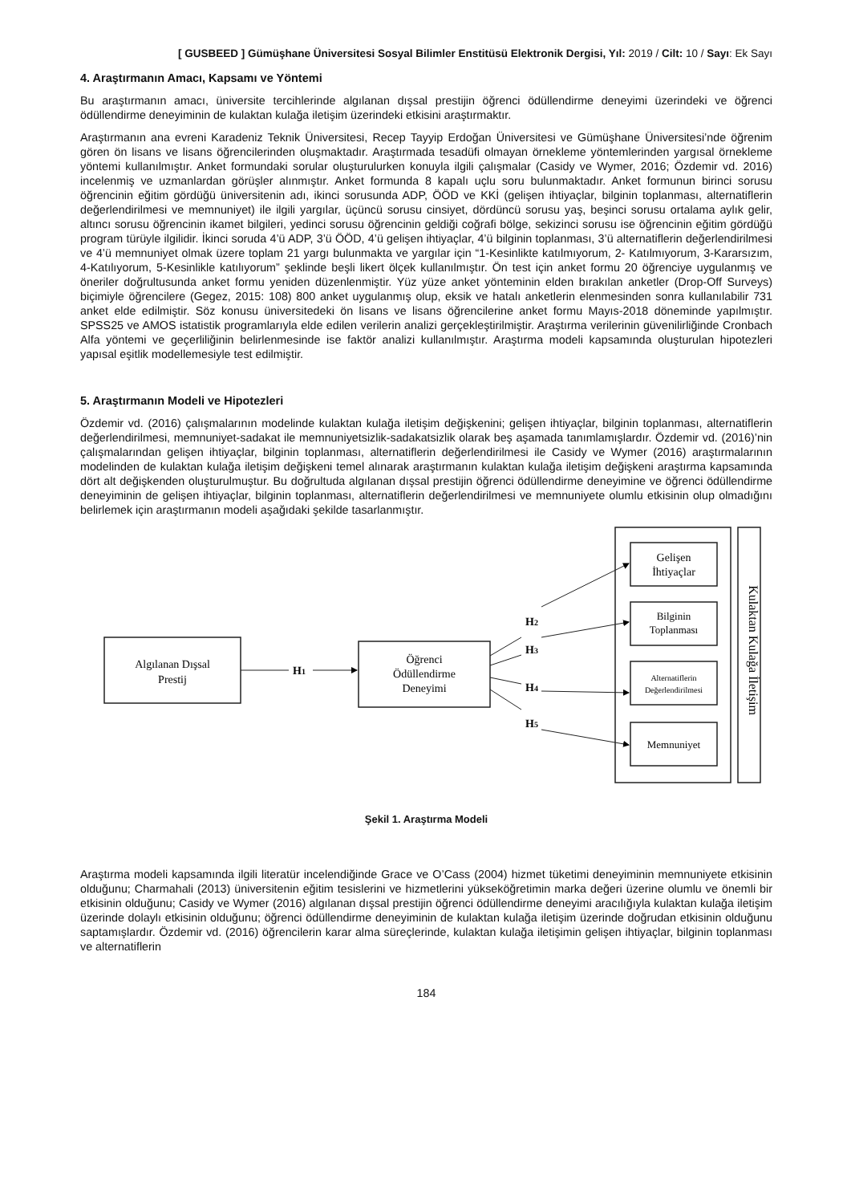[ GUSBEED ] Gümüşhane Üniversitesi Sosyal Bilimler Enstitüsü Elektronik Dergisi, Yıl: 2019 / Cilt: 10 / Sayı: Ek Sayı
4. Araştırmanın Amacı, Kapsamı ve Yöntemi
Bu araştırmanın amacı, üniversite tercihlerinde algılanan dışsal prestijin öğrenci ödüllendirme deneyimi üzerindeki ve öğrenci ödüllendirme deneyiminin de kulaktan kulağa iletişim üzerindeki etkisini araştırmaktır.
Araştırmanın ana evreni Karadeniz Teknik Üniversitesi, Recep Tayyip Erdoğan Üniversitesi ve Gümüşhane Üniversitesi’nde öğrenim gören ön lisans ve lisans öğrencilerinden oluşmaktadır. Araştırmada tesadüfi olmayan örnekleme yöntemlerinden yargısal örnekleme yöntemi kullanılmıştır. Anket formundaki sorular oluşturulurken konuyla ilgili çalışmalar (Casidy ve Wymer, 2016; Özdemir vd. 2016) incelenmiş ve uzmanlardan görüşler alınmıştır. Anket formunda 8 kapalı uçlu soru bulunmaktadır. Anket formunun birinci sorusu öğrencinin eğitim gördüğü üniversitenin adı, ikinci sorusunda ADP, ÖÖD ve KKİ (gelişen ihtiyaçlar, bilginin toplanması, alternatiflerin değerlendirilmesi ve memnuniyet) ile ilgili yargılar, üçüncü sorusu cinsiyet, dördüncü sorusu yaş, beşinci sorusu ortalama aylık gelir, altıncı sorusu öğrencinin ikamet bilgileri, yedinci sorusu öğrencinin geldiği coğrafi bölge, sekizinci sorusu ise öğrencinin eğitim gördüğü program türüyle ilgilidir. İkinci soruda 4’ü ADP, 3’ü ÖÖD, 4’ü gelişen ihtiyaçlar, 4’ü bilginin toplanması, 3’ü alternatiflerin değerlendirilmesi ve 4’ü memnuniyet olmak üzere toplam 21 yargı bulunmakta ve yargılar için “1-Kesinlikte katılmıyorum, 2- Katılmıyorum, 3-Kararsızım, 4-Katılıyorum, 5-Kesinlikle katılıyorum” şeklinde beşli likert ölçek kullanılmıştır. Ön test için anket formu 20 öğrenciye uygulanmış ve öneriler doğrultusunda anket formu yeniden düzenlenmiştir. Yüz yüze anket yönteminin elden bırakılan anketler (Drop-Off Surveys) biçimiyle öğrencilere (Gegez, 2015: 108) 800 anket uygulanmış olup, eksik ve hatalı anketlerin elenmesinden sonra kullanılabilir 731 anket elde edilmiştir. Söz konusu üniversitedeki ön lisans ve lisans öğrencilerine anket formu Mayıs-2018 döneminde yapılmıştır. SPSS25 ve AMOS istatistik programlarıyla elde edilen verilerin analizi gerçekleştirilmiştir. Araştırma verilerinin güvenilirliğinde Cronbach Alfa yöntemi ve geçerliliğinin belirlenmesinde ise faktör analizi kullanılmıştır. Araştırma modeli kapsamında oluşturulan hipotezleri yapısal eşitlik modellemesiyle test edilmiştir.
5. Araştırmanın Modeli ve Hipotezleri
Özdemir vd. (2016) çalışmalarının modelinde kulaktan kulağa iletişim değişkenini; gelişen ihtiyaçlar, bilginin toplanması, alternatiflerin değerlendirilmesi, memnuniyet-sadakat ile memnuniyetsizlik-sadakatsizlik olarak beş aşamada tanımlamışlardır. Özdemir vd. (2016)’nin çalışmalarından gelişen ihtiyaçlar, bilginin toplanması, alternatiflerin değerlendirilmesi ile Casidy ve Wymer (2016) araştırmalarının modelinden de kulaktan kulağa iletişim değişkeni temel alınarak araştırmanın kulaktan kulağa iletişim değişkeni araştırma kapsamında dört alt değişkenden oluşturulmuştur. Bu doğrultuda algılanan dışsal prestijin öğrenci ödüllendirme deneyimine ve öğrenci ödüllendirme deneyiminin de gelişen ihtiyaçlar, bilginin toplanması, alternatiflerin değerlendirilmesi ve memnuniyete olumlu etkisinin olup olmadığını belirlemek için araştırmanın modeli aşağıdaki şekilde tasarlanmıştır.
Algılanan Dışsal
Prestij
H1
Öğrenci
Ödüllendirme
Deneyimi
H2
H3
H4
H5
Gelişen
İhtiyaçlar
Bilginin
Toplanması
Alternatiflerin
Değerlendirilmesi
Memnuniyet
Kulaktan Kulağa İletişim
Şekil 1. Araştırma Modeli
Araştırma modeli kapsamında ilgili literatür incelendiğinde Grace ve O’Cass (2004) hizmet tüketimi deneyiminin memnuniyete etkisinin olduğunu; Charmahali (2013) üniversitenin eğitim tesislerini ve hizmetlerini yükseköğretimin marka değeri üzerine olumlu ve önemli bir etkisinin olduğunu; Casidy ve Wymer (2016) algılanan dışsal prestijin öğrenci ödüllendirme deneyimi aracılığıyla kulaktan kulağa iletişim üzerinde dolaylı etkisinin olduğunu; öğrenci ödüllendirme deneyiminin de kulaktan kulağa iletişim üzerinde doğrudan etkisinin olduğunu saptamışlardır. Özdemir vd. (2016) öğrencilerin karar alma süreçlerinde, kulaktan kulağa iletişimin gelişen ihtiyaçlar, bilginin toplanması ve alternatiflerin
184